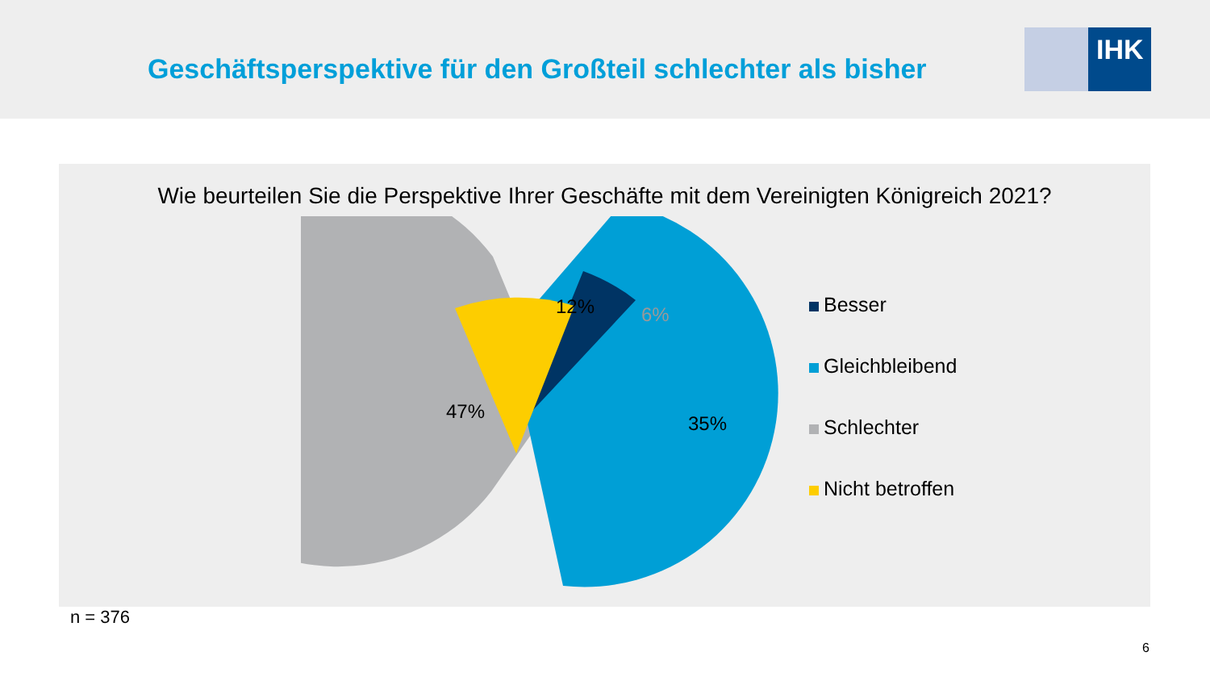Geschäftsperspektive für den Großteil schlechter als bisher
IHK
Wie beurteilen Sie die Perspektive Ihrer Geschäfte mit dem Vereinigten Königreich 2021?
47%
35%
12%
6%
Besser
Gleichbleibend
Schlechter
Nicht betroffen
n = 376
6